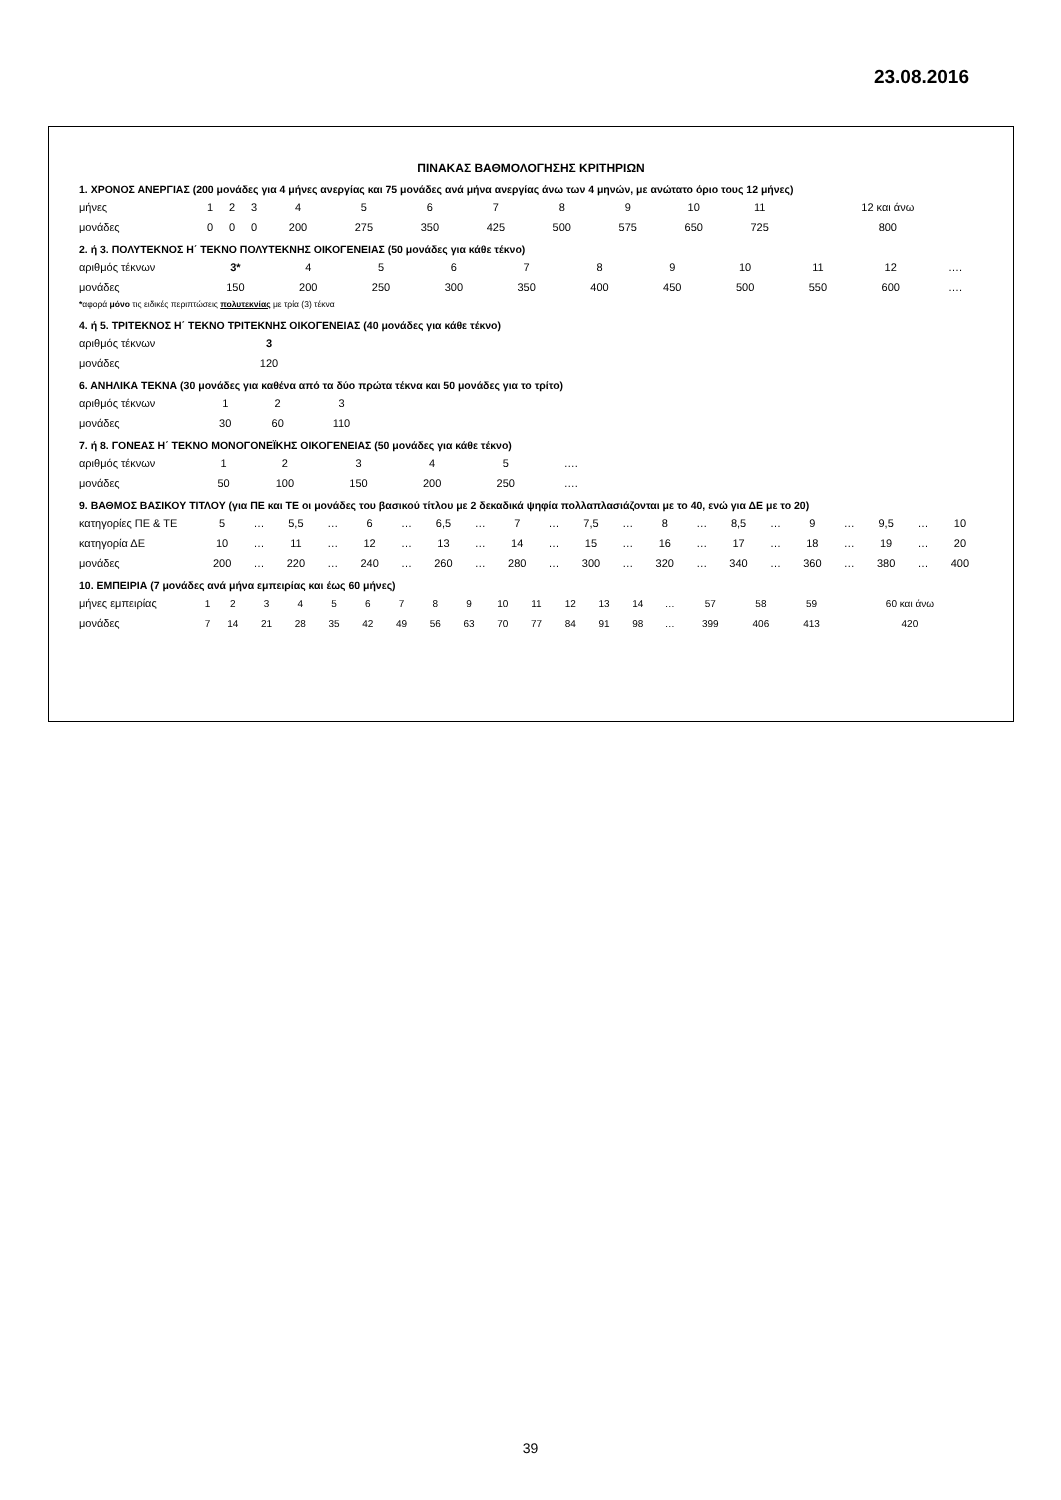23.08.2016
ΠΙΝΑΚΑΣ ΒΑΘΜΟΛΟΓΗΣΗΣ ΚΡΙΤΗΡΙΩΝ
1. ΧΡΟΝΟΣ ΑΝΕΡΓΙΑΣ (200 μονάδες για 4 μήνες ανεργίας και 75 μονάδες ανά μήνα ανεργίας άνω των 4 μηνών, με ανώτατο όριο τους 12 μήνες)
| μήνες | 1 | 2 | 3 | 4 | 5 | 6 | 7 | 8 | 9 | 10 | 11 | 12 και άνω |
| μονάδες | 0 | 0 | 0 | 200 | 275 | 350 | 425 | 500 | 575 | 650 | 725 | 800 |
2. ή 3. ΠΟΛΥΤΕΚΝΟΣ Η΄ ΤΕΚΝΟ ΠΟΛΥΤΕΚΝΗΣ ΟΙΚΟΓΕΝΕΙΑΣ (50 μονάδες για κάθε τέκνο)
| αριθμός τέκνων | 3* | 4 | 5 | 6 | 7 | 8 | 9 | 10 | 11 | 12 | …. |
| μονάδες | 150 | 200 | 250 | 300 | 350 | 400 | 450 | 500 | 550 | 600 | …. |
*αφορά μόνο τις ειδικές περιπτώσεις πολυτεκνίας με τρία (3) τέκνα
4. ή 5. ΤΡΙΤΕΚΝΟΣ Η΄ ΤΕΚΝΟ ΤΡΙΤΕΚΝΗΣ ΟΙΚΟΓΕΝΕΙΑΣ (40 μονάδες για κάθε τέκνο)
| αριθμός τέκνων | 3 |
| μονάδες | 120 |
6. ΑΝΗΛΙΚΑ ΤΕΚΝΑ (30 μονάδες για καθένα από τα δύο πρώτα τέκνα και 50 μονάδες για το τρίτο)
| αριθμός τέκνων | 1 | 2 | 3 |
| μονάδες | 30 | 60 | 110 |
7. ή 8. ΓΟΝΕΑΣ Η΄ ΤΕΚΝΟ ΜΟΝΟΓΟΝΕΪΚΗΣ ΟΙΚΟΓΕΝΕΙΑΣ (50 μονάδες για κάθε τέκνο)
| αριθμός τέκνων | 1 | 2 | 3 | 4 | 5 | …. |
| μονάδες | 50 | 100 | 150 | 200 | 250 | …. |
9. ΒΑΘΜΟΣ ΒΑΣΙΚΟΥ ΤΙΤΛΟΥ (για ΠΕ και ΤΕ οι μονάδες του βασικού τίτλου με 2 δεκαδικά ψηφία πολλαπλασιάζονται με το 40, ενώ για ΔΕ με το 20)
| κατηγορίες ΠΕ & ΤΕ | 5 | … | 5,5 | … | 6 | … | 6,5 | … | 7 | … | 7,5 | … | 8 | … | 8,5 | … | 9 | … | 9,5 | … | 10 |
| κατηγορία ΔΕ | 10 | … | 11 | … | 12 | … | 13 | … | 14 | … | 15 | … | 16 | … | 17 | … | 18 | … | 19 | … | 20 |
| μονάδες | 200 | … | 220 | … | 240 | … | 260 | … | 280 | … | 300 | … | 320 | … | 340 | … | 360 | … | 380 | … | 400 |
10. ΕΜΠΕΙΡΙΑ (7 μονάδες ανά μήνα εμπειρίας και έως 60 μήνες)
| μήνες εμπειρίας | 1 | 2 | 3 | 4 | 5 | 6 | 7 | 8 | 9 | 10 | 11 | 12 | 13 | 14 | … | 57 | 58 | 59 | 60 και άνω |
| μονάδες | 7 | 14 | 21 | 28 | 35 | 42 | 49 | 56 | 63 | 70 | 77 | 84 | 91 | 98 | … | 399 | 406 | 413 | 420 |
39